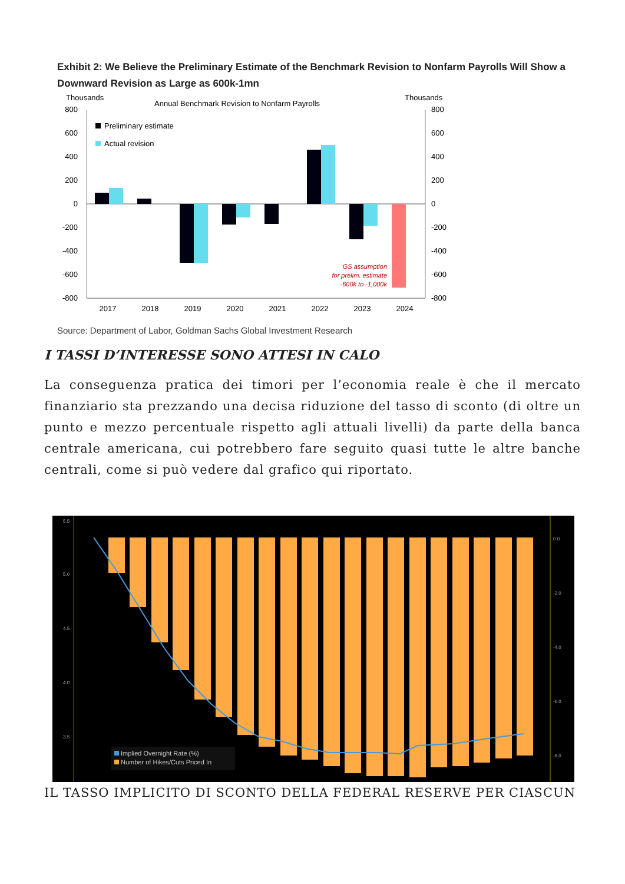Exhibit 2: We Believe the Preliminary Estimate of the Benchmark Revision to Nonfarm Payrolls Will Show a Downward Revision as Large as 600k-1mn
Thousands
Thousands
Annual Benchmark Revision to Nonfarm Payrolls
800
600
400
200
0
-200
-400
-600
-800
800
600
400
200
0
-200
-400
-600
-800
Preliminary estimate
Actual revision
GS assumption
for prelim. estimate
-600k to -1,000k
2017
2018
2019
2020
2021
2022
2023
2024
Source: Department of Labor, Goldman Sachs Global Investment Research
I TASSI D’INTERESSE SONO ATTESI IN CALO
La conseguenza pratica dei timori per l’economia reale è che il mercato finanziario sta prezzando una decisa riduzione del tasso di sconto (di oltre un punto e mezzo percentuale rispetto agli attuali livelli) da parte della banca centrale americana, cui potrebbero fare seguito quasi tutte le altre banche centrali, come si può vedere dal grafico qui riportato.
5.5
5.0
4.5
4.0
3.5
0.0
-2.0
-4.0
-6.0
-8.0
Implied Overnight Rate (%)
Number of Hikes/Cuts Priced In
IL TASSO IMPLICITO DI SCONTO DELLA FEDERAL RESERVE PER CIASCUN